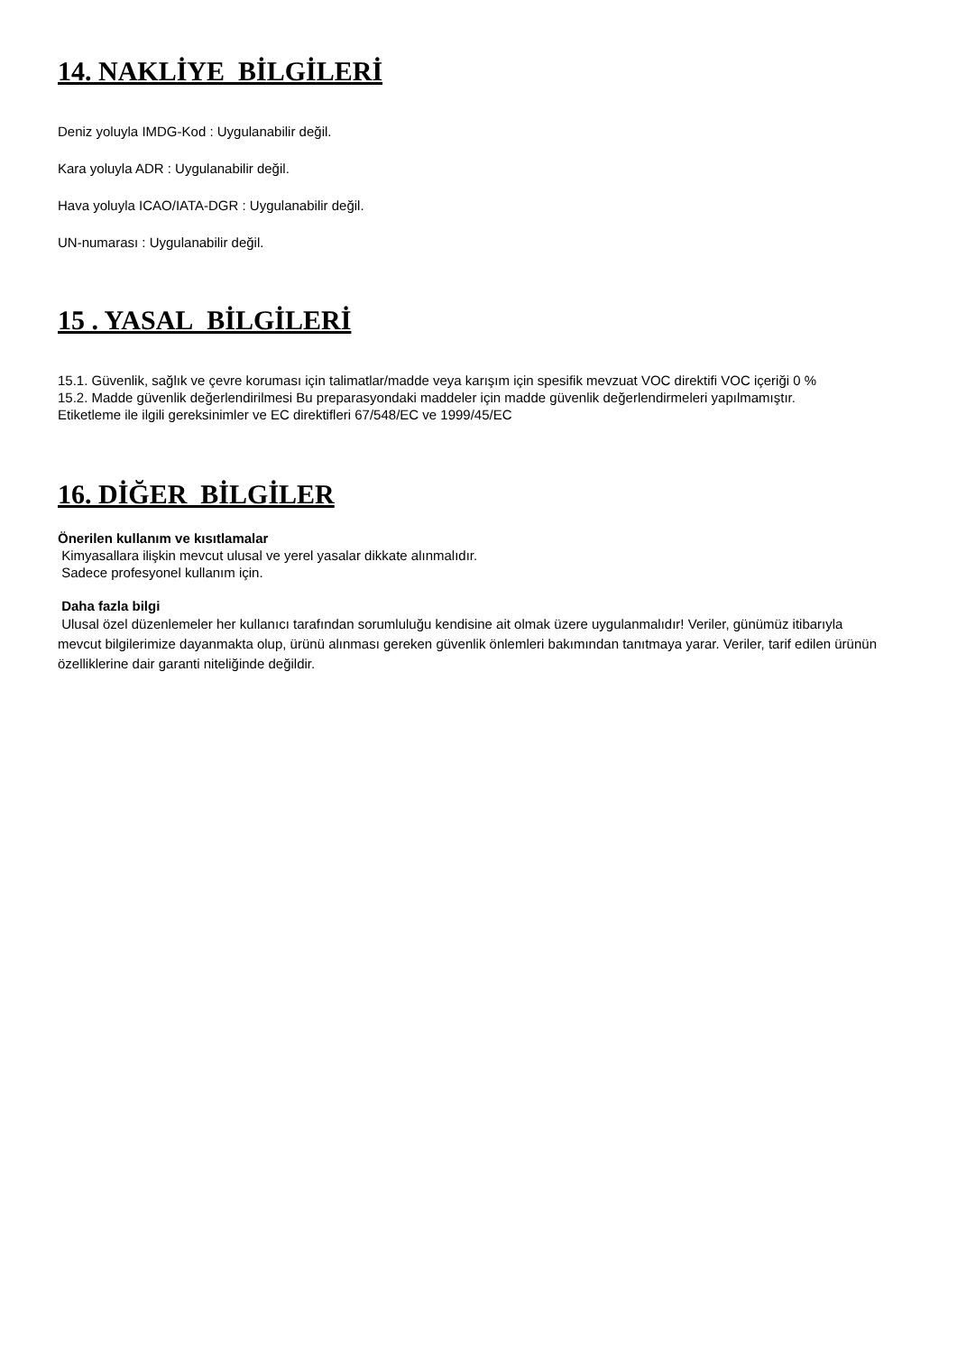14. NAKLİYE BİLGİLERİ
Deniz yoluyla IMDG-Kod : Uygulanabilir değil.
Kara yoluyla ADR : Uygulanabilir değil.
Hava yoluyla ICAO/IATA-DGR : Uygulanabilir değil.
UN-numarası : Uygulanabilir değil.
15 . YASAL BİLGİLERİ
15.1. Güvenlik, sağlık ve çevre koruması için talimatlar/madde veya karışım için spesifik mevzuat VOC direktifi VOC içeriği 0 %
15.2. Madde güvenlik değerlendirilmesi Bu preparasyondaki maddeler için madde güvenlik değerlendirmeleri yapılmamıştır.
Etiketleme ile ilgili gereksinimler ve EC direktifleri 67/548/EC ve 1999/45/EC
16. DİĞER BİLGİLER
Önerilen kullanım ve kısıtlamalar
Kimyasallara ilişkin mevcut ulusal ve yerel yasalar dikkate alınmalıdır.
Sadece profesyonel kullanım için.
Daha fazla bilgi
Ulusal özel düzenlemeler her kullanıcı tarafından sorumluluğu kendisine ait olmak üzere uygulanmalıdır! Veriler, günümüz itibarıyla mevcut bilgilerimize dayanmakta olup, ürünü alınması gereken güvenlik önlemleri bakımından tanıtmaya yarar. Veriler, tarif edilen ürünün özelliklerine dair garanti niteliğinde değildir.